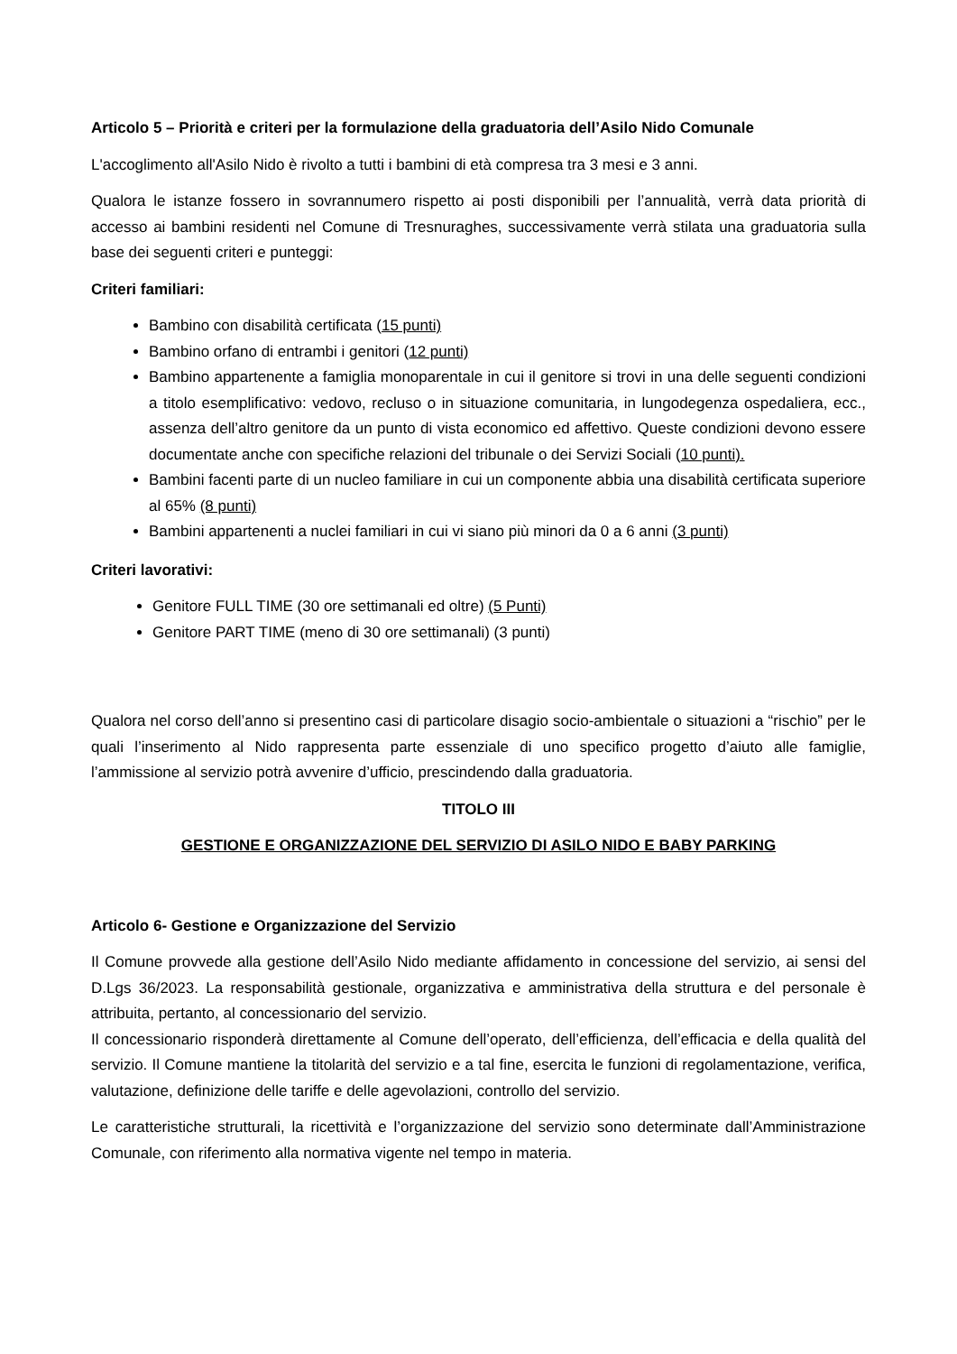Articolo 5 – Priorità e criteri per la formulazione della graduatoria dell’Asilo Nido Comunale
L'accoglimento all'Asilo Nido è rivolto a tutti i bambini di età compresa tra 3 mesi e 3 anni.
Qualora le istanze fossero in sovrannumero rispetto ai posti disponibili per l’annualità, verrà data priorità di accesso ai bambini residenti nel Comune di Tresnuraghes, successivamente verrà stilata una graduatoria sulla base dei seguenti criteri e punteggi:
Criteri familiari:
Bambino con disabilità certificata (15 punti)
Bambino orfano di entrambi i genitori (12 punti)
Bambino appartenente a famiglia monoparentale in cui il genitore si trovi in una delle seguenti condizioni a titolo esemplificativo: vedovo, recluso o in situazione comunitaria, in lungodegenza ospedaliera, ecc., assenza dell’altro genitore da un punto di vista economico ed affettivo. Queste condizioni devono essere documentate anche con specifiche relazioni del tribunale o dei Servizi Sociali (10 punti).
Bambini facenti parte di un nucleo familiare in cui un componente abbia una disabilità certificata superiore al 65% (8 punti)
Bambini appartenenti a nuclei familiari in cui vi siano più minori da 0 a 6 anni (3 punti)
Criteri lavorativi:
Genitore FULL TIME (30 ore settimanali ed oltre) (5 Punti)
Genitore PART TIME (meno di 30 ore settimanali) (3 punti)
Qualora nel corso dell’anno si presentino casi di particolare disagio socio-ambientale o situazioni a “rischio” per le quali l’inserimento al Nido rappresenta parte essenziale di uno specifico progetto d’aiuto alle famiglie, l’ammissione al servizio potrà avvenire d’ufficio, prescindendo dalla graduatoria.
TITOLO III
GESTIONE E ORGANIZZAZIONE DEL SERVIZIO DI ASILO NIDO E BABY PARKING
Articolo 6- Gestione e Organizzazione del Servizio
Il Comune provvede alla gestione dell’Asilo Nido mediante affidamento in concessione del servizio, ai sensi del D.Lgs 36/2023. La responsabilità gestionale, organizzativa e amministrativa della struttura e del personale è attribuita, pertanto, al concessionario del servizio.
Il concessionario risponderà direttamente al Comune dell’operato, dell’efficienza, dell’efficacia e della qualità del servizio. Il Comune mantiene la titolarità del servizio e a tal fine, esercita le funzioni di regolamentazione, verifica, valutazione, definizione delle tariffe e delle agevolazioni, controllo del servizio.
Le caratteristiche strutturali, la ricettività e l’organizzazione del servizio sono determinate dall’Amministrazione Comunale, con riferimento alla normativa vigente nel tempo in materia.